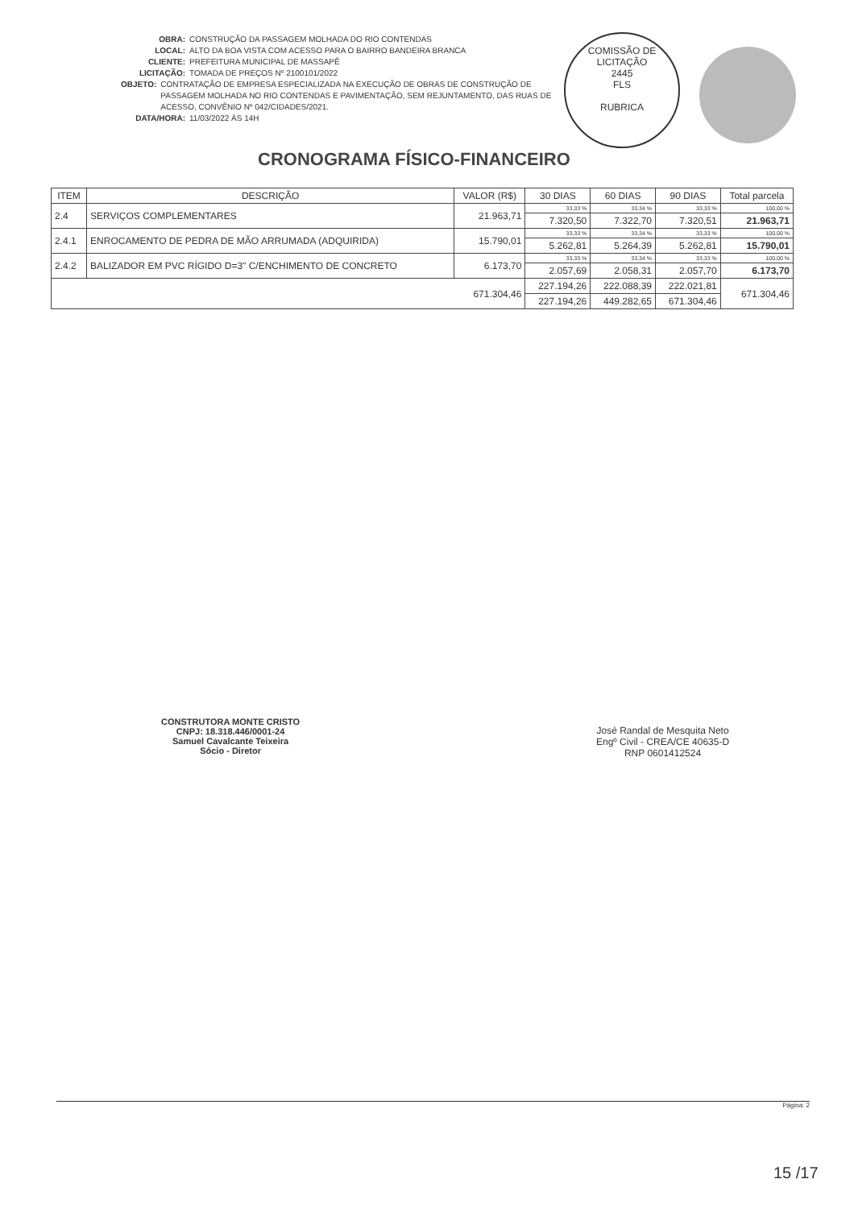OBRA: CONSTRUÇÃO DA PASSAGEM MOLHADA DO RIO CONTENDAS
LOCAL: ALTO DA BOA VISTA COM ACESSO PARA O BAIRRO BANDEIRA BRANCA
CLIENTE: PREFEITURA MUNICIPAL DE MASSAPÊ
LICITAÇÃO: TOMADA DE PREÇOS Nº 2100101/2022
OBJETO: CONTRATAÇÃO DE EMPRESA ESPECIALIZADA NA EXECUÇÃO DE OBRAS DE CONSTRUÇÃO DE PASSAGEM MOLHADA NO RIO CONTENDAS E PAVIMENTAÇÃO, SEM REJUNTAMENTO, DAS RUAS DE ACESSO, CONVÊNIO Nº 042/CIDADES/2021.
DATA/HORA: 11/03/2022 ÀS 14H
COMISSÃO DE LICITAÇÃO
2445
FLS
RUBRICA
CRONOGRAMA FÍSICO-FINANCEIRO
| ITEM | DESCRIÇÃO | VALOR (R$) | 30 DIAS | 60 DIAS | 90 DIAS | Total parcela |
| --- | --- | --- | --- | --- | --- | --- |
| 2.4 | SERVIÇOS COMPLEMENTARES | 21.963,71 | 33,33 % | 33,34 % | 33,33 % | 100,00 % |
| | | | 7.320,50 | 7.322,70 | 7.320,51 | 21.963,71 |
| 2.4.1 | ENROCAMENTO DE PEDRA DE MÃO ARRUMADA (ADQUIRIDA) | 15.790,01 | 33,33 % | 33,34 % | 33,33 % | 100,00 % |
| | | | 5.262,81 | 5.264,39 | 5.262,81 | 15.790,01 |
| 2.4.2 | BALIZADOR EM PVC RÍGIDO D=3" C/ENCHIMENTO DE CONCRETO | 6.173,70 | 33,33 % | 33,34 % | 33,33 % | 100,00 % |
| | | | 2.057,69 | 2.058,31 | 2.057,70 | 6.173,70 |
| 671.304,46 | | | 227.194,26 | 222.088,39 | 222.021,81 | 671.304,46 |
| | | | 227.194,26 | 449.282,65 | 671.304,46 | |
CONSTRUTORA MONTE CRISTO
CNPJ: 18.318.446/0001-24
Samuel Cavalcante Teixeira
Sócio - Diretor
José Randal de Mesquita Neto
Engº Civil - CREA/CE 40635-D
RNP 0601412524
Página: 2
15 /17